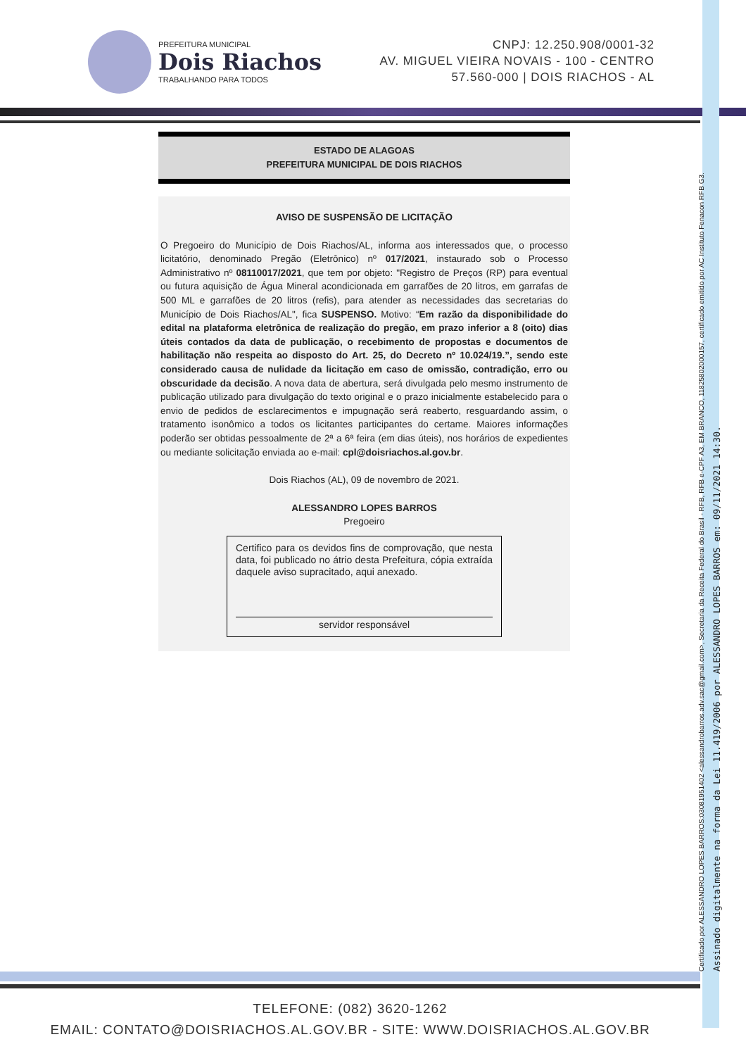PREFEITURA MUNICIPAL
Dois Riachos
TRABALHANDO PARA TODOS
CNPJ: 12.250.908/0001-32
AV. MIGUEL VIEIRA NOVAIS - 100 - CENTRO
57.560-000 | DOIS RIACHOS - AL
Certificado por ALESSANDRO LOPES BARROS:03081951402 <alessandrobarros.adv.sac@gmail.com>, Secretaria da Receita Federal do Brasil - RFB, RFB e-CPF A3, EM BRANCO, 11825802000157, certificado emitido por AC Instituto Fenacon RFB G3.
Assinado digitalmente na forma da Lei 11.419/2006 por ALESSANDRO LOPES BARROS em: 09/11/2021 14:30.
ESTADO DE ALAGOAS
PREFEITURA MUNICIPAL DE DOIS RIACHOS
AVISO DE SUSPENSÃO DE LICITAÇÃO
O Pregoeiro do Município de Dois Riachos/AL, informa aos interessados que, o processo licitatório, denominado Pregão (Eletrônico) nº 017/2021, instaurado sob o Processo Administrativo nº 08110017/2021, que tem por objeto: "Registro de Preços (RP) para eventual ou futura aquisição de Água Mineral acondicionada em garrafões de 20 litros, em garrafas de 500 ML e garrafões de 20 litros (refis), para atender as necessidades das secretarias do Município de Dois Riachos/AL", fica SUSPENSO. Motivo: “Em razão da disponibilidade do edital na plataforma eletrônica de realização do pregão, em prazo inferior a 8 (oito) dias úteis contados da data de publicação, o recebimento de propostas e documentos de habilitação não respeita ao disposto do Art. 25, do Decreto nº 10.024/19.”, sendo este considerado causa de nulidade da licitação em caso de omissão, contradição, erro ou obscuridade da decisão. A nova data de abertura, será divulgada pelo mesmo instrumento de publicação utilizado para divulgação do texto original e o prazo inicialmente estabelecido para o envio de pedidos de esclarecimentos e impugnação será reaberto, resguardando assim, o tratamento isonômico a todos os licitantes participantes do certame. Maiores informações poderão ser obtidas pessoalmente de 2ª a 6ª feira (em dias úteis), nos horários de expedientes ou mediante solicitação enviada ao e-mail: cpl@doisriachos.al.gov.br.
Dois Riachos (AL), 09 de novembro de 2021.
ALESSANDRO LOPES BARROS
Pregoeiro
Certifico para os devidos fins de comprovação, que nesta data, foi publicado no átrio desta Prefeitura, cópia extraída daquele aviso supracitado, aqui anexado.
servidor responsável
TELEFONE: (082) 3620-1262
EMAIL: CONTATO@DOISRIACHOS.AL.GOV.BR - SITE: WWW.DOISRIACHOS.AL.GOV.BR